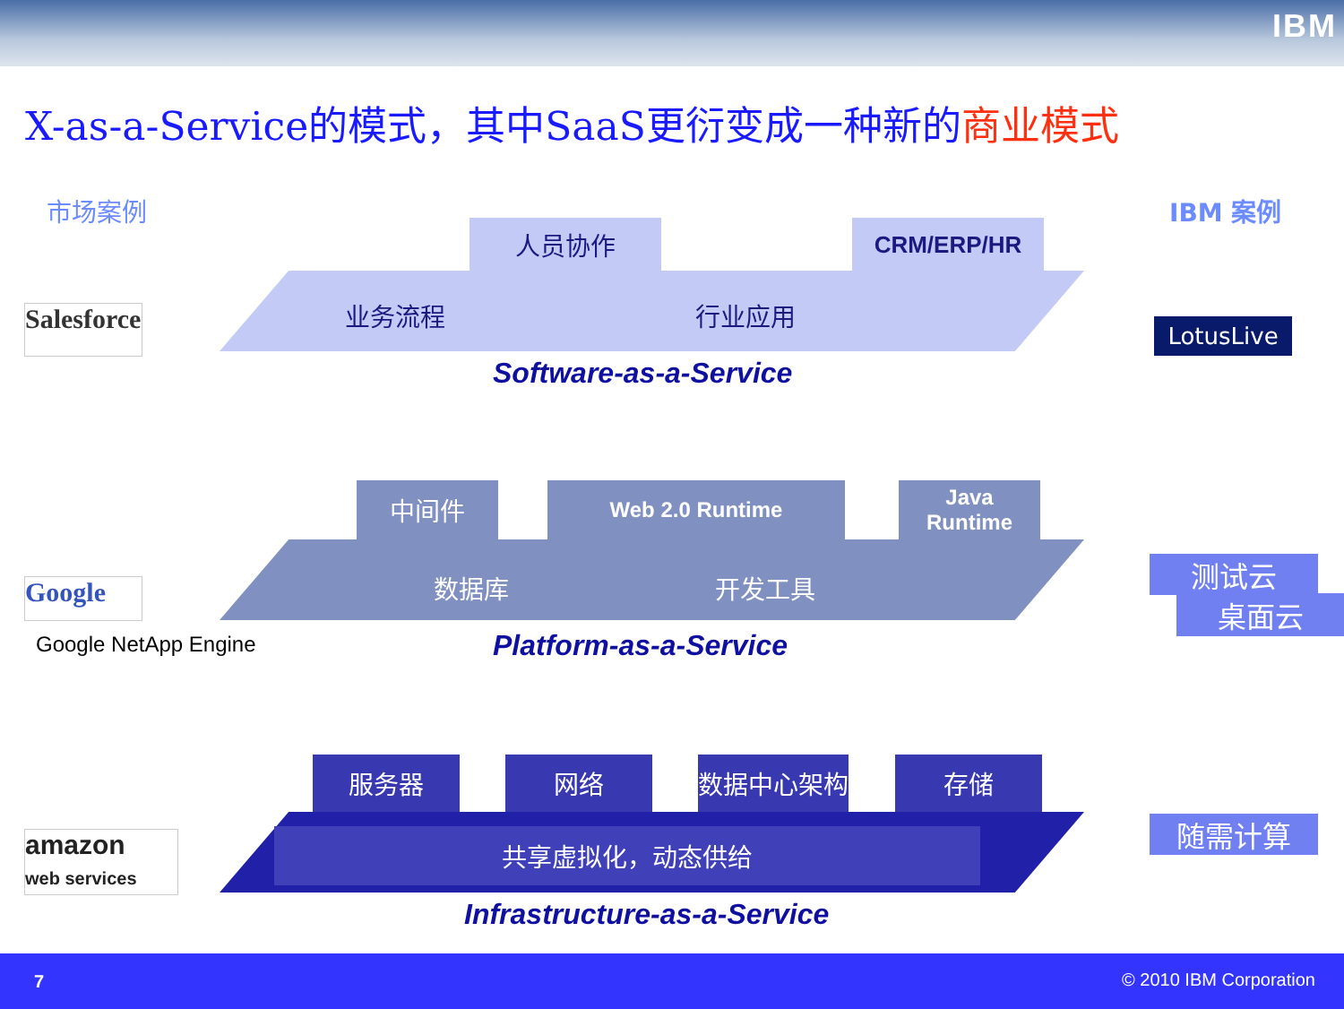IBM
X-as-a-Service的模式，其中SaaS更衍变成一种新的商业模式
市场案例 IBM 案例
人员协作 CRM/ERP/HR
业务流程 行业应用
Software-as-a-Service
Salesforce
LotusLive
中间件 Web 2.0 Runtime
Java
Runtime
数据库 开发工具
Platform-as-a-Service
Google
Google NetApp Engine
测试云
桌面云
服务器 网络 数据中心架构 存储
共享虚拟化，动态供给
Infrastructure-as-a-Service
amazon
web services
随需计算
7 © 2010 IBM Corporation